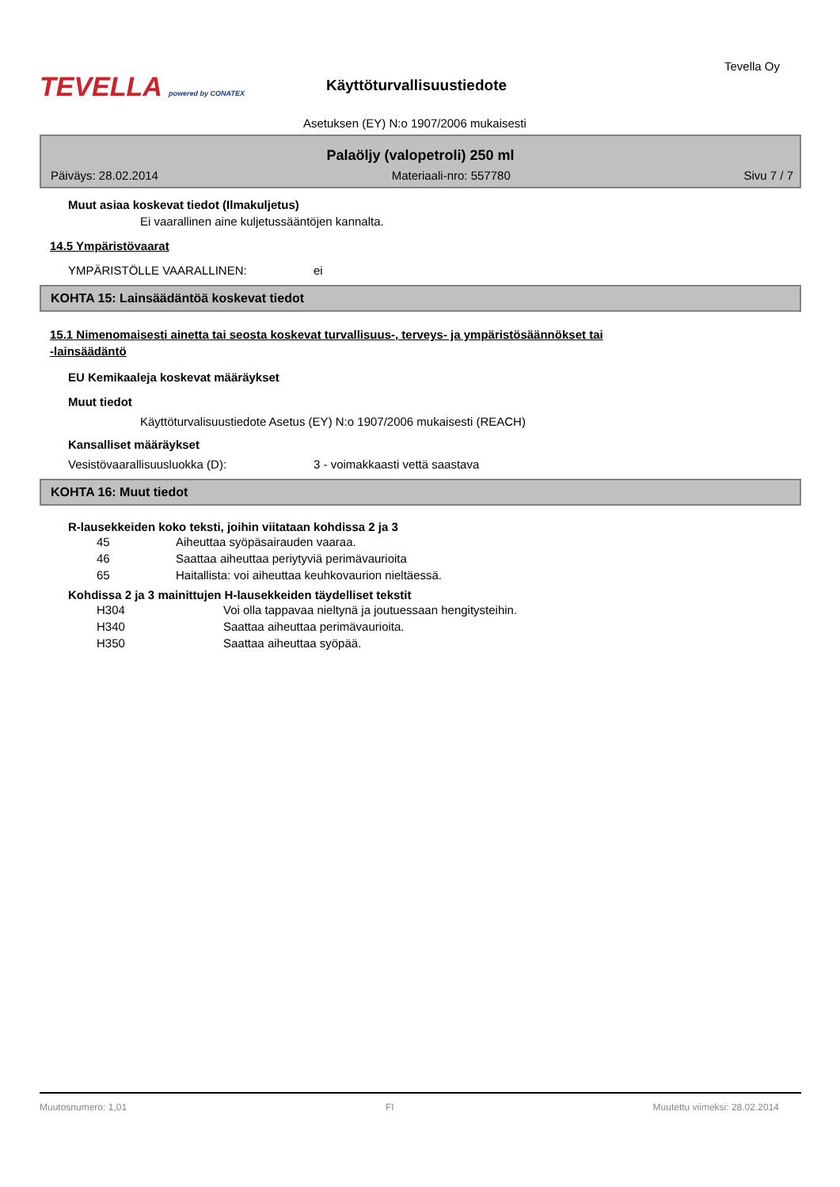TEVELLA powered by CONATEX
Tevella Oy
Käyttöturvallisuustiedote
Asetuksen (EY) N:o 1907/2006 mukaisesti
Palaöljy (valopetroli) 250 ml
Päiväys: 28.02.2014 Materiaali-nro: 557780 Sivu 7 / 7
Muut asiaa koskevat tiedot (Ilmakuljetus)
Ei vaarallinen aine kuljetussääntöjen kannalta.
14.5 Ympäristövaarat
YMPÄRISTÖLLE VAARALLINEN: ei
KOHTA 15: Lainsäädäntöä koskevat tiedot
15.1 Nimenomaisesti ainetta tai seosta koskevat turvallisuus-, terveys- ja ympäristösäännökset tai
-lainsäädäntö
EU Kemikaaleja koskevat määräykset
Muut tiedot
Käyttöturvalisuustiedote Asetus (EY) N:o 1907/2006 mukaisesti (REACH)
Kansalliset määräykset
Vesistövaarallisuusluokka (D): 3 - voimakkaasti vettä saastava
KOHTA 16: Muut tiedot
R-lausekkeiden koko teksti, joihin viitataan kohdissa 2 ja 3
45 Aiheuttaa syöpäsairauden vaaraa.
46 Saattaa aiheuttaa periytyviä perimävaurioita
65 Haitallista: voi aiheuttaa keuhkovaurion nieltäessä.
Kohdissa 2 ja 3 mainittujen H-lausekkeiden täydelliset tekstit
H304 Voi olla tappavaa nieltynä ja joutuessaan hengitysteihin.
H340 Saattaa aiheuttaa perimävaurioita.
H350 Saattaa aiheuttaa syöpää.
Muutosnumero: 1,01 FI Muutettu viimeksi: 28.02.2014